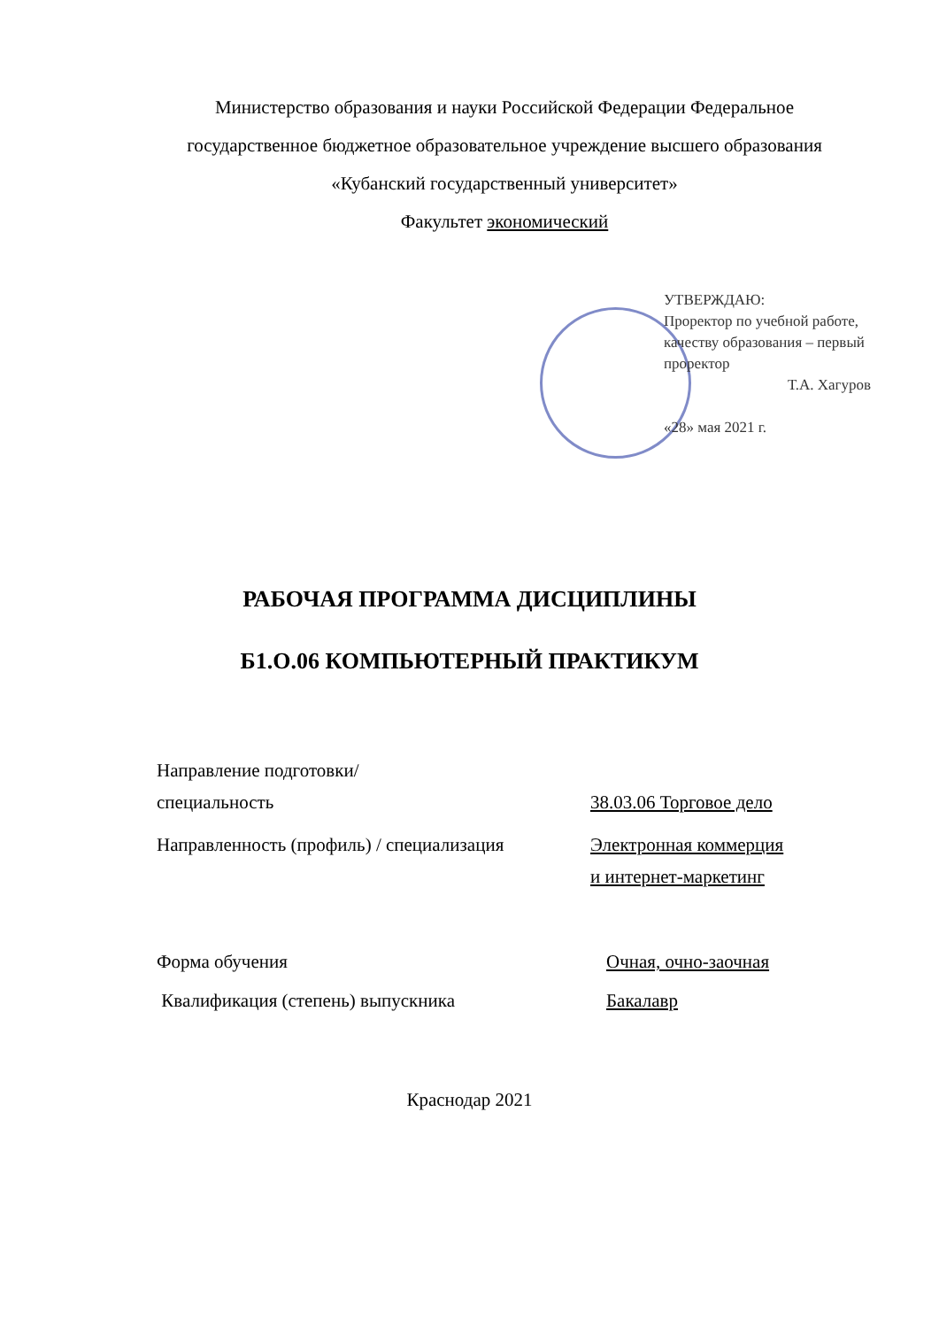Министерство образования и науки Российской Федерации Федеральное государственное бюджетное образовательное учреждение высшего образования
«Кубанский государственный университет»
Факультет экономический
УТВЕРЖДАЮ:
Проректор по учебной работе,
качеству образования – первый
проректор
Т.А. Хагуров
«28» мая 2021 г.
РАБОЧАЯ ПРОГРАММА ДИСЦИПЛИНЫ
Б1.О.06 КОМПЬЮТЕРНЫЙ ПРАКТИКУМ
Направление подготовки/
специальность
38.03.06 Торговое дело
Направленность (профиль) / специализация
Электронная коммерция
и интернет-маркетинг
Форма обучения Очная, очно-заочная
Квалификация (степень) выпускника Бакалавр
Краснодар 2021